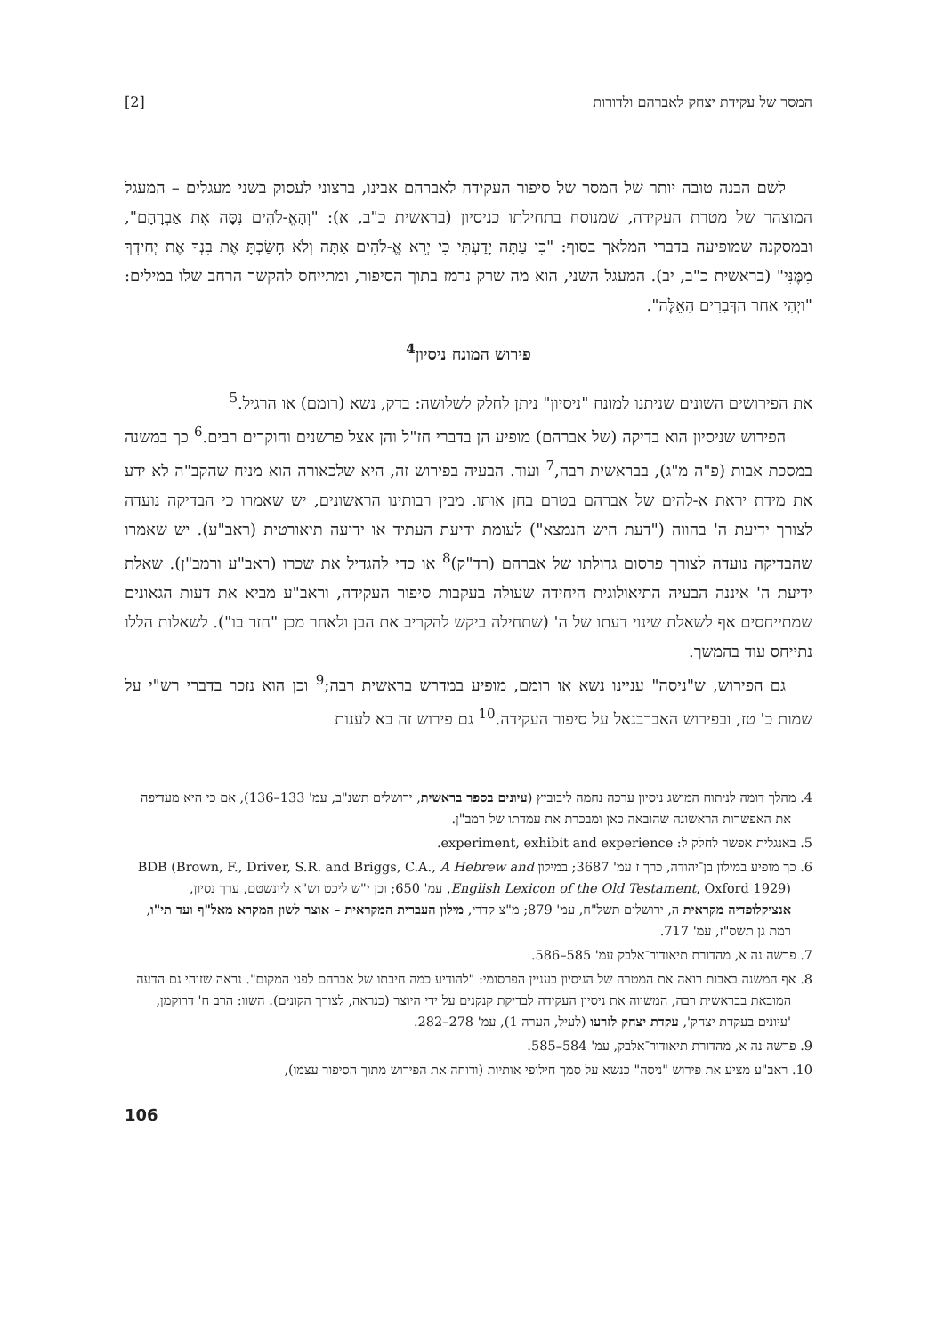המסר של עקידת יצחק לאברהם ולדורות [2]
לשם הבנה טובה יותר של המסר של סיפור העקידה לאברהם אבינו, ברצוני לעסוק בשני מעגלים – המעגל המוצהר של מטרת העקידה, שמנוסח בתחילתו כניסיון (בראשית כ"ב, א): "וְהָאֱ-לֹהִים נִסָּה אֶת אַבְרָהָם", ובמסקנה שמופיעה בדברי המלאך בסוף: "כִּי עַתָּה יָדַעְתִּי כִּי יְרֵא אֱ-לֹהִים אַתָּה וְלֹא חָשַׂכְתָּ אֶת בִּנְךָ אֶת יְחִידְךָ מִמֶּנִּי" (בראשית כ"ב, יב). המעגל השני, הוא מה שרק נרמז בתוך הסיפור, ומתייחס להקשר הרחב שלו במילים: "וַיְהִי אַחַר הַדְּבָרִים הָאֵלֶּה".
פירוש המונח ניסיון<sup>4</sup>
את הפירושים השונים שניתנו למונח "ניסיון" ניתן לחלק לשלושה: בדק, נשא (רומם) או הרגיל.<sup>5</sup>
הפירוש שניסיון הוא בדיקה (של אברהם) מופיע הן בדברי חז"ל והן אצל פרשנים וחוקרים רבים.<sup>6</sup> כך במשנה במסכת אבות (פ"ה מ"ג), בבראשית רבה,<sup>7</sup> ועוד. הבעיה בפירוש זה, היא שלכאורה הוא מניח שהקב"ה לא ידע את מידת יראת א-להים של אברהם בטרם בחן אותו. מבין רבותינו הראשונים, יש שאמרו כי הבדיקה נועדה לצורך ידיעת ה' בהווה ("דעת היש הנמצא") לעומת ידיעת העתיד או ידיעה תיאורטית (ראב"ע). יש שאמרו שהבדיקה נועדה לצורך פרסום גדולתו של אברהם (רד"ק)<sup>8</sup> או כדי להגדיל את שכרו (ראב"ע ורמב"ן). שאלת ידיעת ה' איננה הבעיה התיאולוגית היחידה שעולה בעקבות סיפור העקידה, וראב"ע מביא את דעות הגאונים שמתייחסים אף לשאלת שינוי דעתו של ה' (שתחילה ביקש להקריב את הבן ולאחר מכן "חזר בו"). לשאלות הללו נתייחס עוד בהמשך.
גם הפירוש, ש"ניסה" עניינו נשא או רומם, מופיע במדרש בראשית רבה;<sup>9</sup> וכן הוא נזכר בדברי רש"י על שמות כ' טז, ובפירוש האברבנאל על סיפור העקידה.<sup>10</sup> גם פירוש זה בא לענות
4. מהלך דומה לניתוח המושג ניסיון ערכה נחמה ליבוביץ (עיונים בספר בראשית, ירושלים תשנ"ב, עמ' 133–136), אם כי היא מעדיפה את האפשרות הראשונה שהובאה כאן ומבכרת את עמדתו של רמב"ן.
5. באנגלית אפשר לחלק ל: experiment, exhibit and experience.
6. כך מופיע במילון בן־יהודה, כרך ז עמ' 3687; במילון BDB (Brown, F., Driver, S.R. and Briggs, C.A., A Hebrew and English Lexicon of the Old Testament, Oxford 1929), עמ' 650; וכן י"ש ליכט וש"א ליונשטם, ערך נסיון, אנציקלופדיה מקראית ה, ירושלים תשל"ח, עמ' 879; מ"צ קדרי, מילון העברית המקראית – אוצר לשון המקרא מאל"ף ועד תי"ו, רמת גן תשס"ז, עמ' 717.
7. פרשה נה א, מהדורת תיאודור־אלבק עמ' 585–586.
8. אף המשנה באבות רואה את המטרה של הניסיון בעניין הפרסומי: "להודיע כמה חיבתו של אברהם לפני המקום". נראה שזוהי גם הדעה המובאת בבראשית רבה, המשווה את ניסיון העקידה לבדיקת קנקנים על ידי היוצר (כנראה, לצורך הקונים). השוו: הרב ח' דרוקמן, 'עיונים בעקדת יצחק', עקדת יצחק לזרעו (לעיל, הערה 1), עמ' 278–282.
9. פרשה נה א, מהדורת תיאודור־אלבק, עמ' 584–585.
10. ראב"ע מציע את פירוש "ניסה" כנשא על סמך חילופי אותיות (ודוחה את הפירוש מתוך הסיפור עצמו),
106